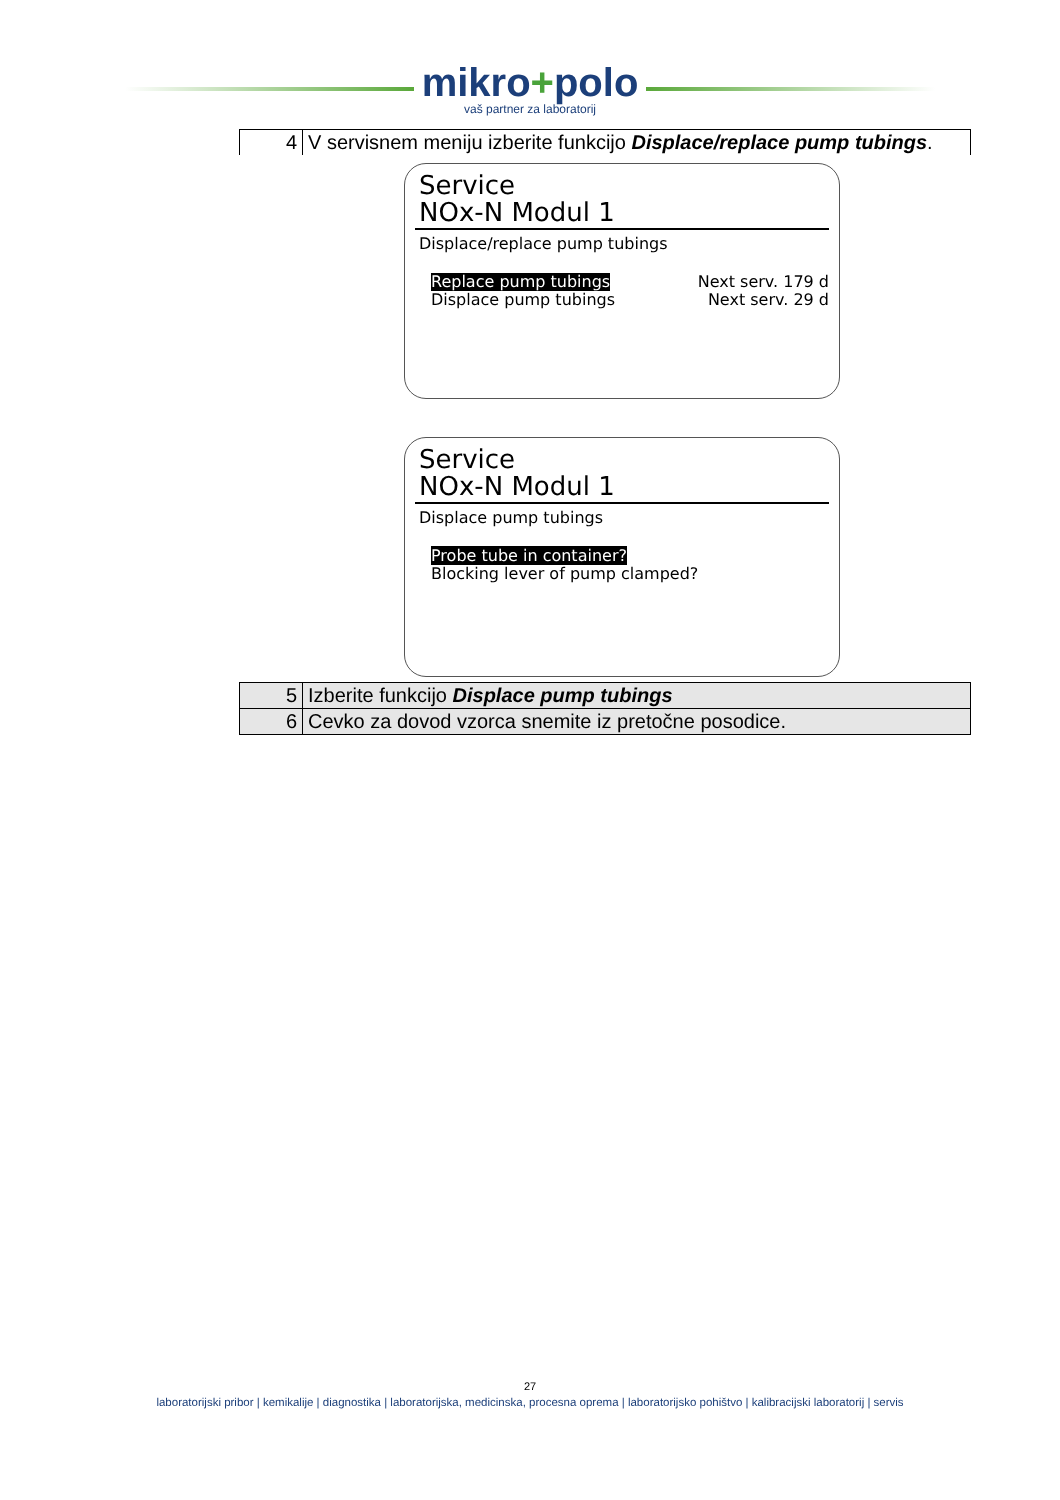mikro+polo
vaš partner za laboratorij
| 4 | V servisnem meniju izberite funkcijo Displace/replace pump tubings . |
Service
NOx-N Modul 1
Displace/replace pump tubings
Replace pump tubings Next serv. 179 d
Displace pump tubings Next serv. 29 d
Service
NOx-N Modul 1
Displace pump tubings
Probe tube in container?
Blocking lever of pump clamped?
| 5 | Izberite funkcijo Displace pump tubings |
| 6 | Cevko za dovod vzorca snemite iz pretočne posodice. |
27
laboratorijski pribor | kemikalije | diagnostika | laboratorijska, medicinska, procesna oprema | laboratorijsko pohištvo | kalibracijski laboratorij | servis